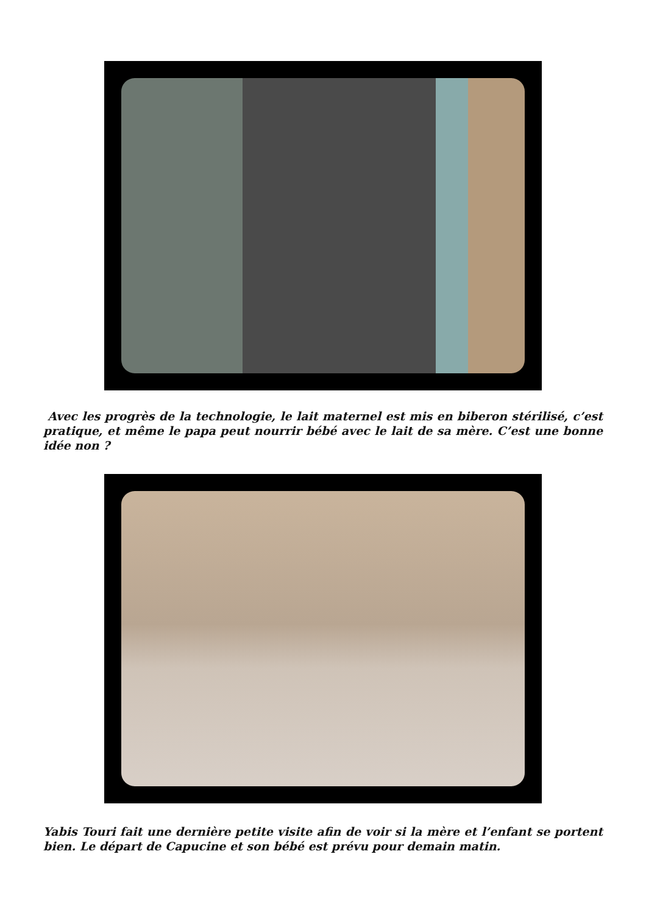Avec les progrès de la technologie, le lait maternel est mis en biberon stérilisé, c’est pratique, et même le papa peut nourrir bébé avec le lait de sa mère. C’est une bonne idée non ?
Yabis Touri fait une dernière petite visite afin de voir si la mère et l’enfant se portent bien. Le départ de Capucine et son bébé est prévu pour demain matin.